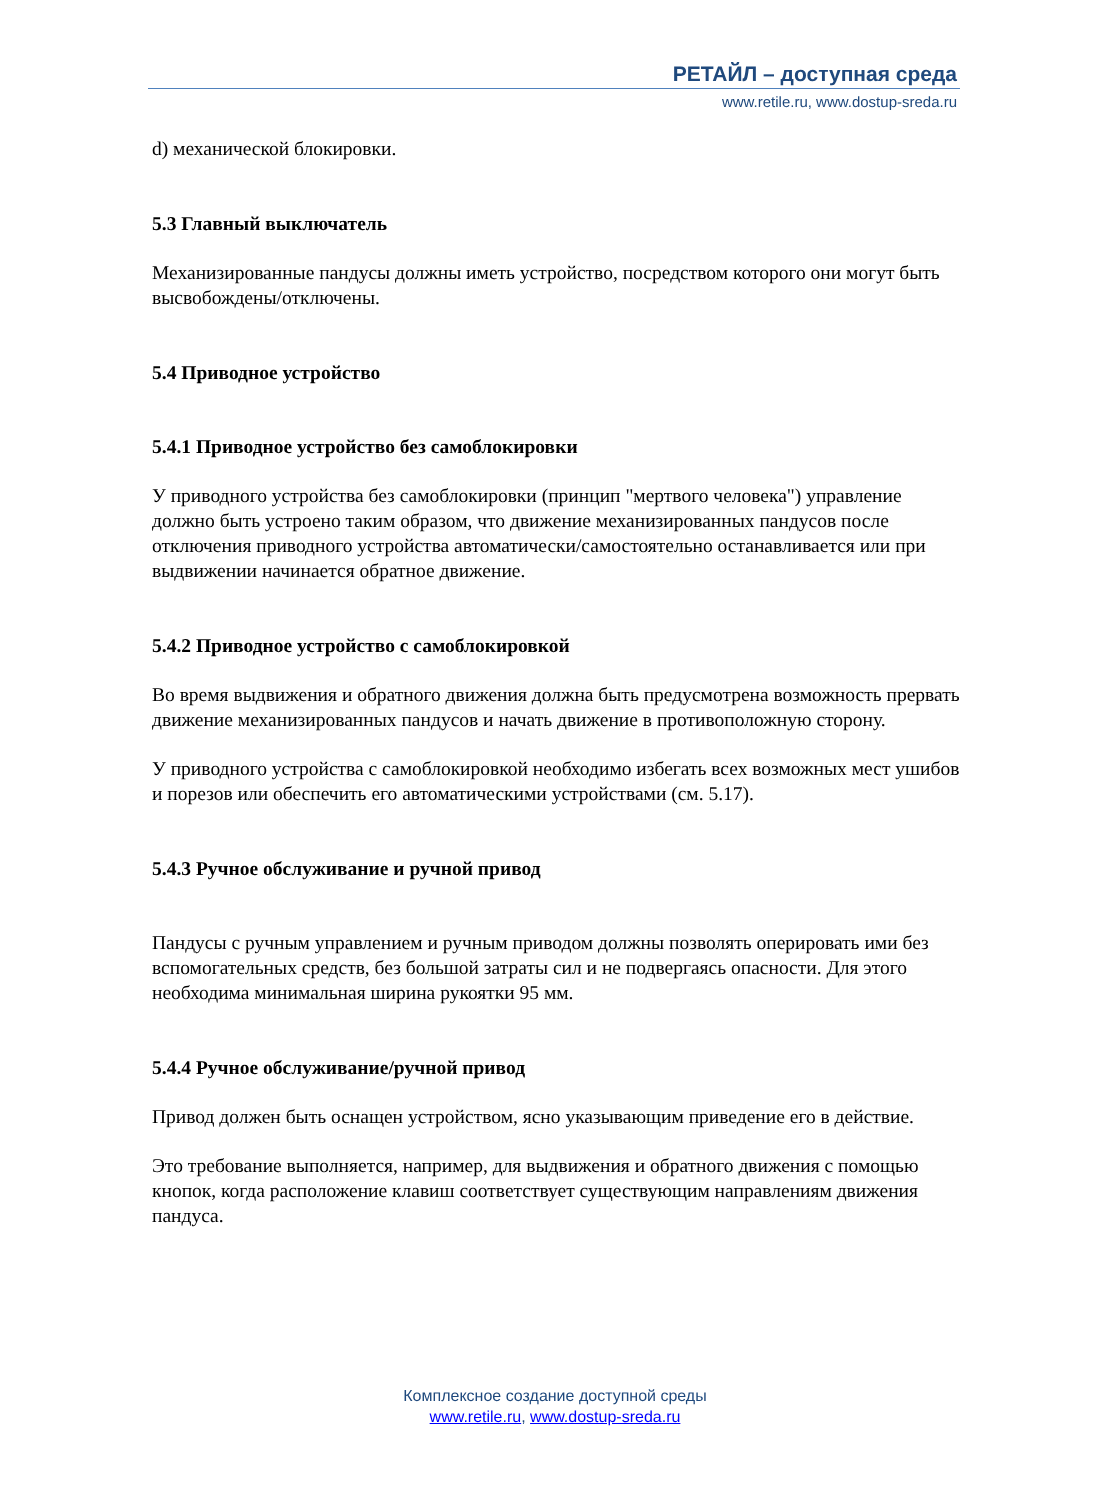РЕТАЙЛ – доступная среда
www.retile.ru, www.dostup-sreda.ru
d) механической блокировки.
5.3 Главный выключатель
Механизированные пандусы должны иметь устройство, посредством которого они могут быть высвобождены/отключены.
5.4 Приводное устройство
5.4.1 Приводное устройство без самоблокировки
У приводного устройства без самоблокировки (принцип "мертвого человека") управление должно быть устроено таким образом, что движение механизированных пандусов после отключения приводного устройства автоматически/самостоятельно останавливается или при выдвижении начинается обратное движение.
5.4.2 Приводное устройство с самоблокировкой
Во время выдвижения и обратного движения должна быть предусмотрена возможность прервать движение механизированных пандусов и начать движение в противоположную сторону.
У приводного устройства с самоблокировкой необходимо избегать всех возможных мест ушибов и порезов или обеспечить его автоматическими устройствами (см. 5.17).
5.4.3 Ручное обслуживание и ручной привод
Пандусы с ручным управлением и ручным приводом должны позволять оперировать ими без вспомогательных средств, без большой затраты сил и не подвергаясь опасности. Для этого необходима минимальная ширина рукоятки 95 мм.
5.4.4 Ручное обслуживание/ручной привод
Привод должен быть оснащен устройством, ясно указывающим приведение его в действие.
Это требование выполняется, например, для выдвижения и обратного движения с помощью кнопок, когда расположение клавиш соответствует существующим направлениям движения пандуса.
Комплексное создание доступной среды
www.retile.ru, www.dostup-sreda.ru